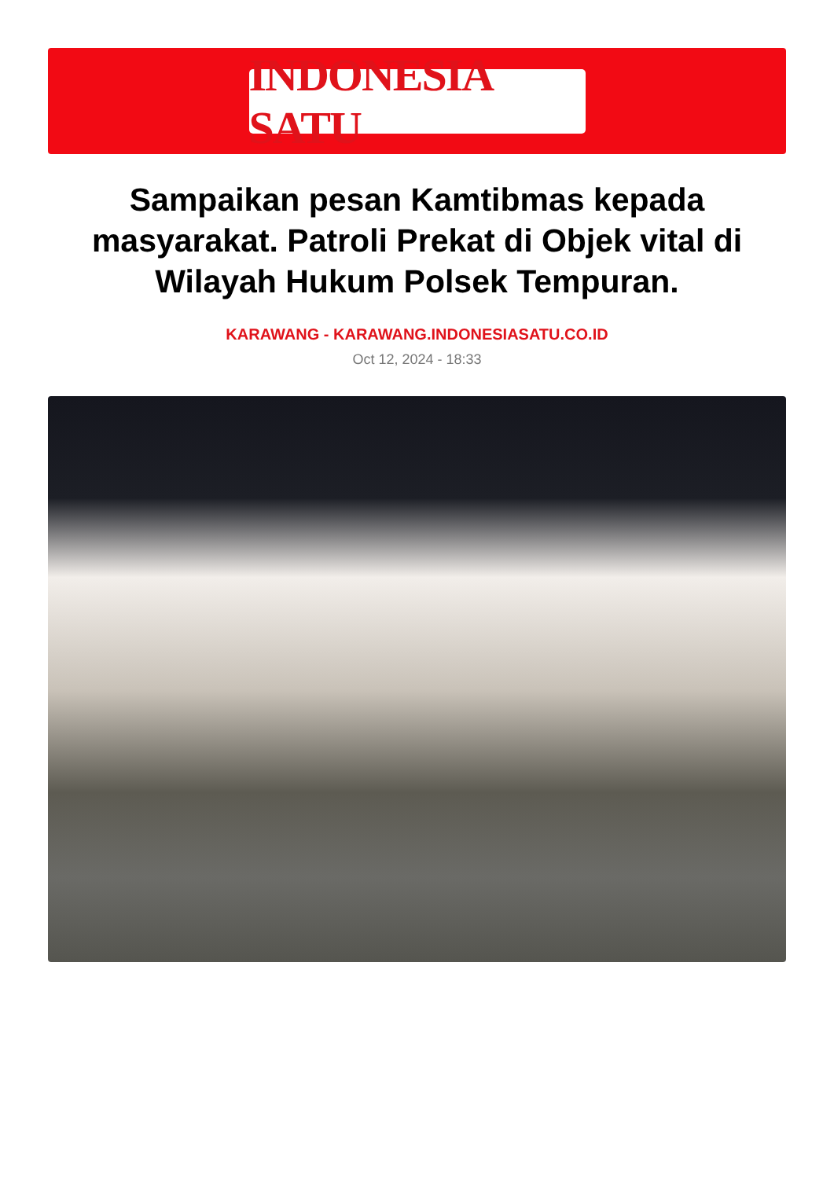INDONESIA SATU
Sampaikan pesan Kamtibmas kepada masyarakat. Patroli Prekat di Objek vital di Wilayah Hukum Polsek Tempuran.
KARAWANG - KARAWANG.INDONESIASATU.CO.ID
Oct 12, 2024 - 18:33